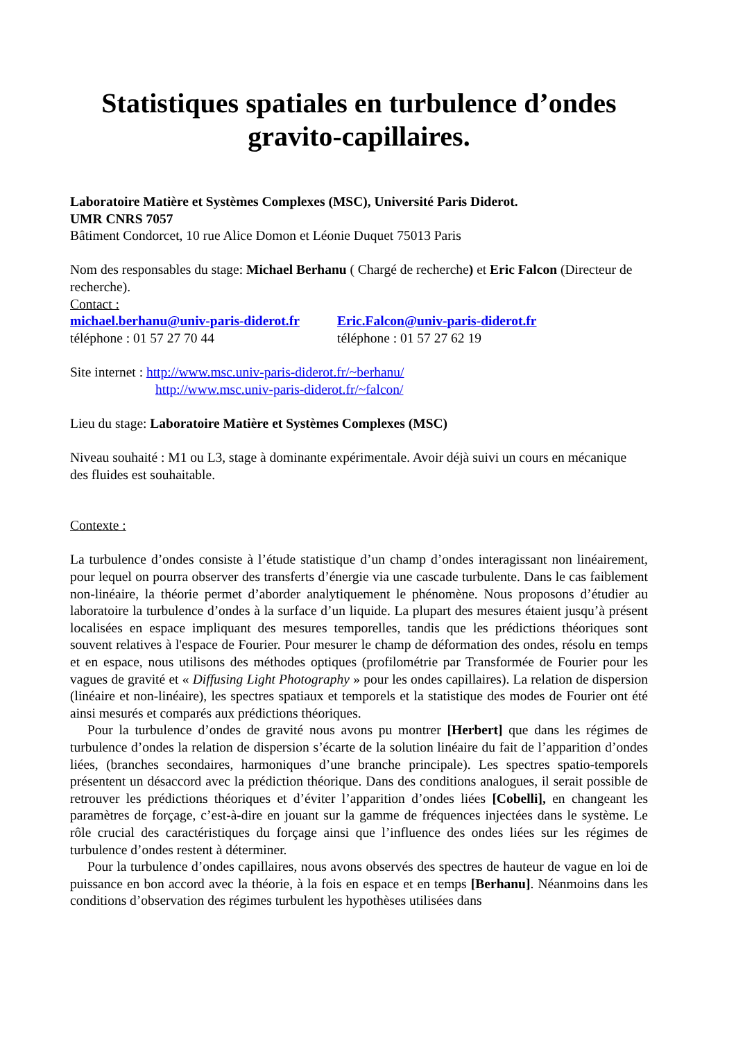Statistiques spatiales en turbulence d’ondes gravito-capillaires.
Laboratoire Matière et Systèmes Complexes (MSC), Université Paris Diderot.
UMR CNRS 7057
Bâtiment Condorcet, 10 rue Alice Domon et Léonie Duquet 75013 Paris
Nom des responsables du stage: Michael Berhanu ( Chargé de recherche) et Eric Falcon (Directeur de recherche).
Contact :
michael.berhanu@univ-paris-diderot.fr Eric.Falcon@univ-paris-diderot.fr
téléphone : 01 57 27 70 44 téléphone : 01 57 27 62 19
Site internet : http://www.msc.univ-paris-diderot.fr/~berhanu/
http://www.msc.univ-paris-diderot.fr/~falcon/
Lieu du stage: Laboratoire Matière et Systèmes Complexes (MSC)
Niveau souhaité : M1 ou L3, stage à dominante expérimentale. Avoir déjà suivi un cours en mécanique des fluides est souhaitable.
Contexte :
La turbulence d’ondes consiste à l’étude statistique d’un champ d’ondes interagissant non linéairement, pour lequel on pourra observer des transferts d’énergie via une cascade turbulente. Dans le cas faiblement non-linéaire, la théorie permet d’aborder analytiquement le phénomène. Nous proposons d’étudier au laboratoire la turbulence d’ondes à la surface d’un liquide. La plupart des mesures étaient jusqu’à présent localisées en espace impliquant des mesures temporelles, tandis que les prédictions théoriques sont souvent relatives à l'espace de Fourier. Pour mesurer le champ de déformation des ondes, résolu en temps et en espace, nous utilisons des méthodes optiques (profilométrie par Transformée de Fourier pour les vagues de gravité et « Diffusing Light Photography » pour les ondes capillaires). La relation de dispersion (linéaire et non-linéaire), les spectres spatiaux et temporels et la statistique des modes de Fourier ont été ainsi mesurés et comparés aux prédictions théoriques.
Pour la turbulence d’ondes de gravité nous avons pu montrer [Herbert] que dans les régimes de turbulence d’ondes la relation de dispersion s’écarte de la solution linéaire du fait de l’apparition d’ondes liées, (branches secondaires, harmoniques d’une branche principale). Les spectres spatio-temporels présentent un désaccord avec la prédiction théorique. Dans des conditions analogues, il serait possible de retrouver les prédictions théoriques et d’éviter l’apparition d’ondes liées [Cobelli], en changeant les paramètres de forçage, c’est-à-dire en jouant sur la gamme de fréquences injectées dans le système. Le rôle crucial des caractéristiques du forçage ainsi que l’influence des ondes liées sur les régimes de turbulence d’ondes restent à déterminer.
Pour la turbulence d’ondes capillaires, nous avons observés des spectres de hauteur de vague en loi de puissance en bon accord avec la théorie, à la fois en espace et en temps [Berhanu]. Néanmoins dans les conditions d’observation des régimes turbulent les hypothèses utilisées dans